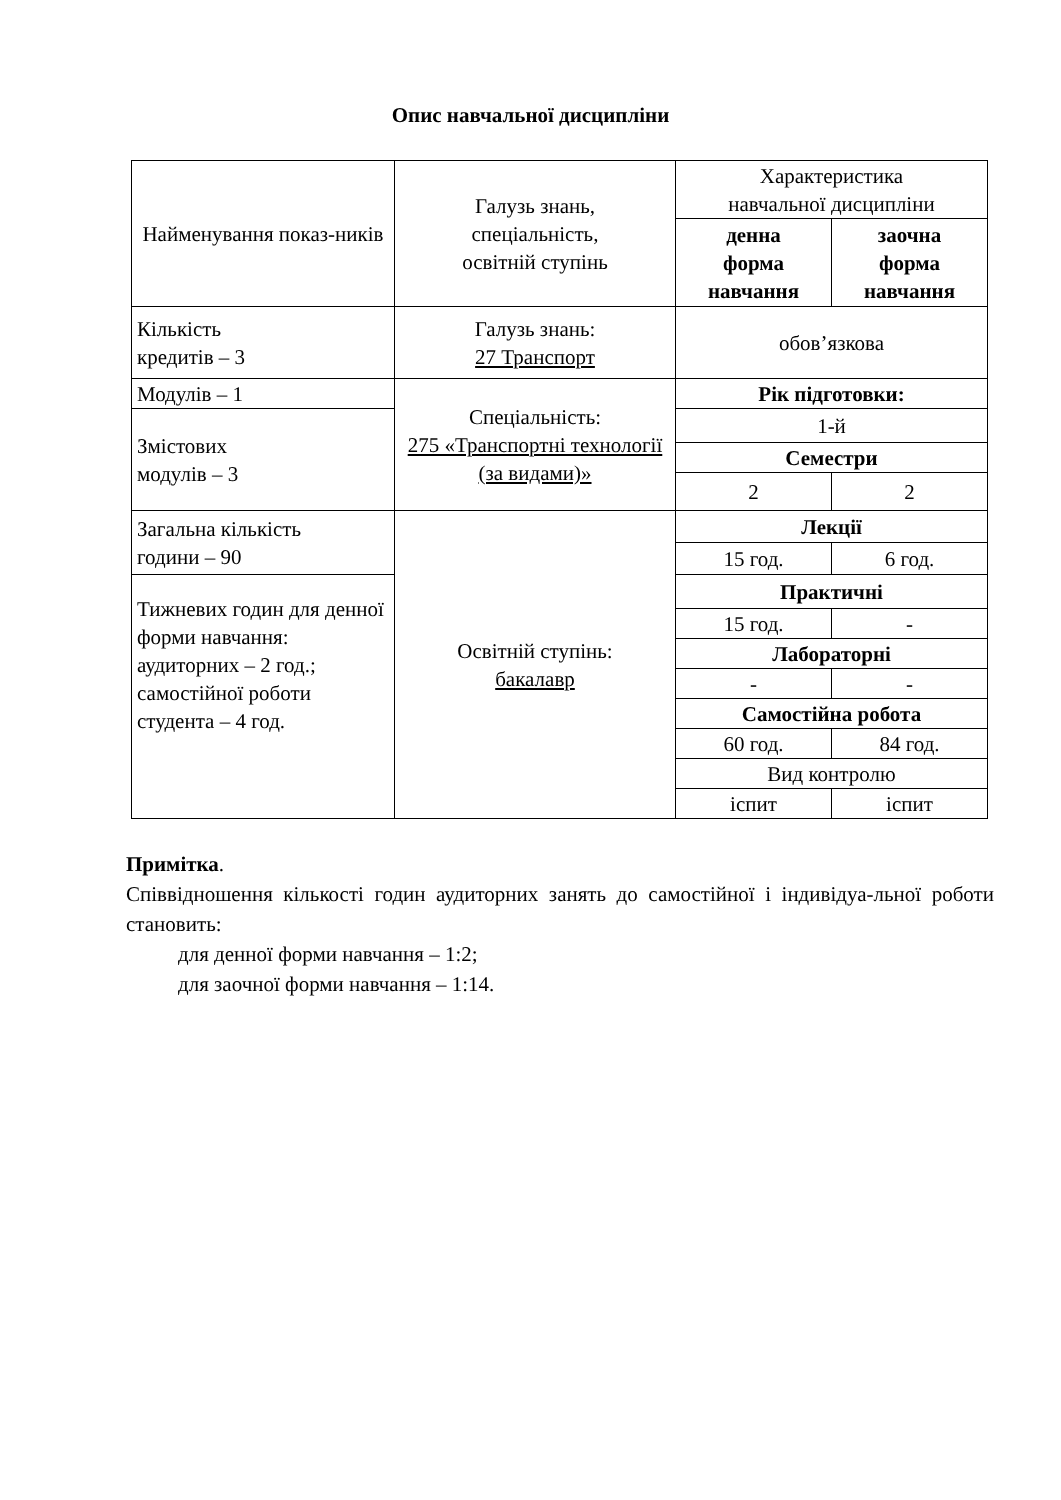Опис навчальної дисципліни
| Найменування показ-ників | Галузь знань, спеціальність, освітній ступінь | Характеристика навчальної дисципліни | |
| | | денна форма навчання | заочна форма навчання |
| Кількість кредитів – 3 | Галузь знань: 27 Транспорт | обов’язкова | |
| Модулів – 1 | Спеціальність: 275 «Транспортні технології (за видами)» | Рік підготовки: | |
| Змістових модулів – 3 | | 1-й | |
| | | Семестри | |
| | | 2 | 2 |
| Загальна кількість години – 90 | Освітній ступінь: бакалавр | Лекції | |
| | | 15 год. | 6 год. |
| Тижневих годин для денної форми навчання: аудиторних – 2 год.; самостійної роботи студента – 4 год. | | Практичні | |
| | | 15 год. | - |
| | | Лабораторні | |
| | | - | - |
| | | Самостійна робота | |
| | | 60 год. | 84 год. |
| | | Вид контролю | |
| | | іспит | іспит |
Примітка.
Співвідношення кількості годин аудиторних занять до самостійної і індивідуа-льної роботи становить:
для денної форми навчання – 1:2;
для заочної форми навчання – 1:14.